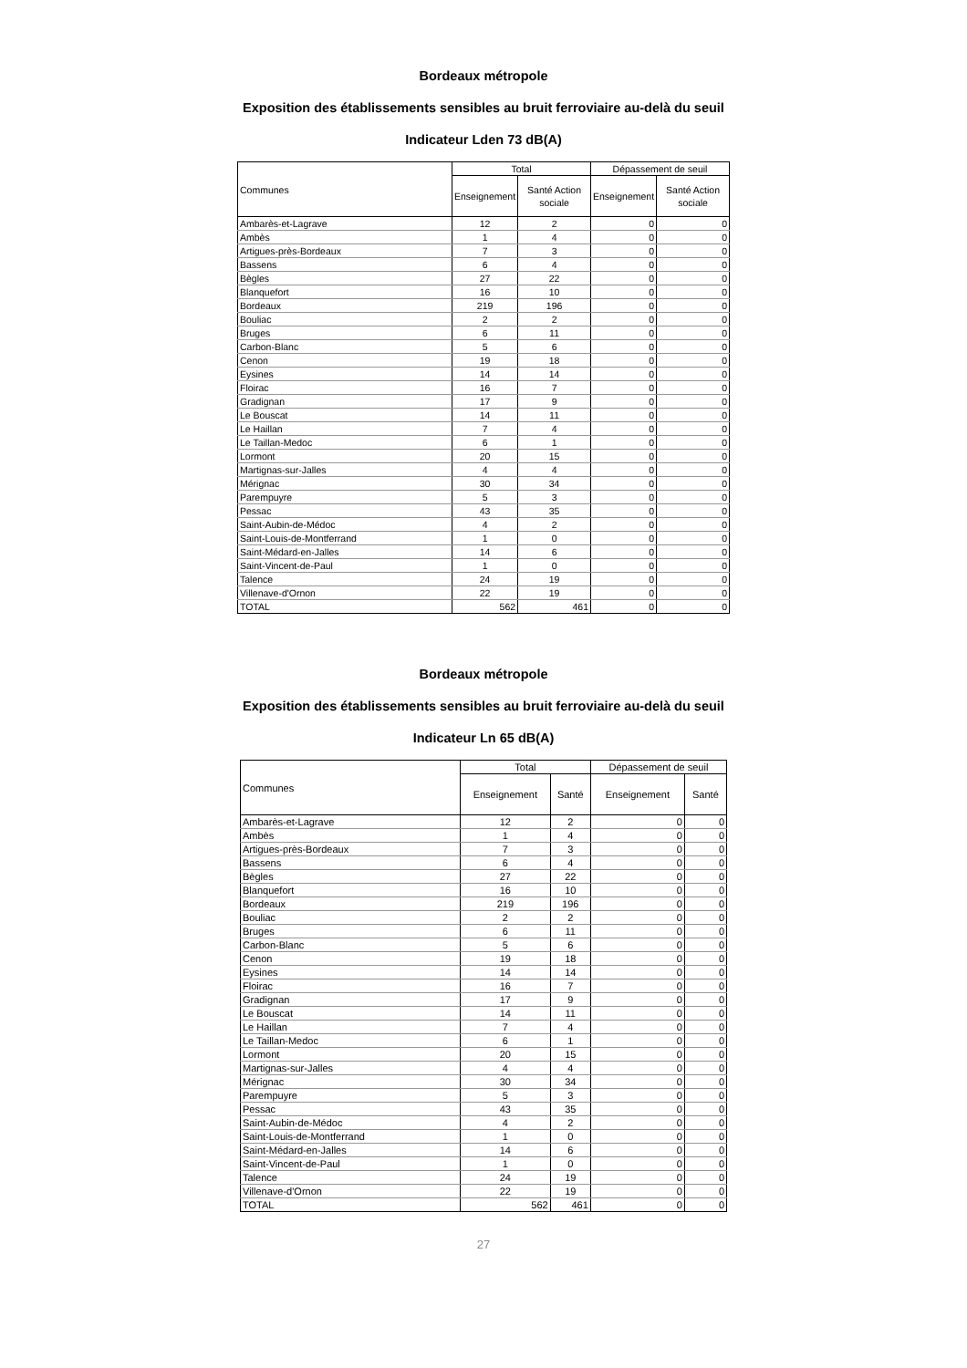Bordeaux métropole
Exposition des établissements sensibles au bruit ferroviaire au-delà du seuil
Indicateur Lden 73 dB(A)
| Communes | Total | | Dépassement de seuil | |
| --- | --- | --- | --- | --- |
| | Enseignement | Santé Action sociale | Enseignement | Santé Action sociale |
| Ambarès-et-Lagrave | 12 | 2 | 0 | 0 |
| Ambès | 1 | 4 | 0 | 0 |
| Artigues-près-Bordeaux | 7 | 3 | 0 | 0 |
| Bassens | 6 | 4 | 0 | 0 |
| Bègles | 27 | 22 | 0 | 0 |
| Blanquefort | 16 | 10 | 0 | 0 |
| Bordeaux | 219 | 196 | 0 | 0 |
| Bouliac | 2 | 2 | 0 | 0 |
| Bruges | 6 | 11 | 0 | 0 |
| Carbon-Blanc | 5 | 6 | 0 | 0 |
| Cenon | 19 | 18 | 0 | 0 |
| Eysines | 14 | 14 | 0 | 0 |
| Floirac | 16 | 7 | 0 | 0 |
| Gradignan | 17 | 9 | 0 | 0 |
| Le Bouscat | 14 | 11 | 0 | 0 |
| Le Haillan | 7 | 4 | 0 | 0 |
| Le Taillan-Medoc | 6 | 1 | 0 | 0 |
| Lormont | 20 | 15 | 0 | 0 |
| Martignas-sur-Jalles | 4 | 4 | 0 | 0 |
| Mérignac | 30 | 34 | 0 | 0 |
| Parempuyre | 5 | 3 | 0 | 0 |
| Pessac | 43 | 35 | 0 | 0 |
| Saint-Aubin-de-Médoc | 4 | 2 | 0 | 0 |
| Saint-Louis-de-Montferrand | 1 | 0 | 0 | 0 |
| Saint-Médard-en-Jalles | 14 | 6 | 0 | 0 |
| Saint-Vincent-de-Paul | 1 | 0 | 0 | 0 |
| Talence | 24 | 19 | 0 | 0 |
| Villenave-d'Ornon | 22 | 19 | 0 | 0 |
| TOTAL | 562 | 461 | 0 | 0 |
Bordeaux métropole
Exposition des établissements sensibles au bruit ferroviaire au-delà du seuil
Indicateur Ln 65 dB(A)
| Communes | Total | | Dépassement de seuil | |
| --- | --- | --- | --- | --- |
| | Enseignement | Santé | Enseignement | Santé |
| Ambarès-et-Lagrave | 12 | 2 | 0 | 0 |
| Ambès | 1 | 4 | 0 | 0 |
| Artigues-près-Bordeaux | 7 | 3 | 0 | 0 |
| Bassens | 6 | 4 | 0 | 0 |
| Bègles | 27 | 22 | 0 | 0 |
| Blanquefort | 16 | 10 | 0 | 0 |
| Bordeaux | 219 | 196 | 0 | 0 |
| Bouliac | 2 | 2 | 0 | 0 |
| Bruges | 6 | 11 | 0 | 0 |
| Carbon-Blanc | 5 | 6 | 0 | 0 |
| Cenon | 19 | 18 | 0 | 0 |
| Eysines | 14 | 14 | 0 | 0 |
| Floirac | 16 | 7 | 0 | 0 |
| Gradignan | 17 | 9 | 0 | 0 |
| Le Bouscat | 14 | 11 | 0 | 0 |
| Le Haillan | 7 | 4 | 0 | 0 |
| Le Taillan-Medoc | 6 | 1 | 0 | 0 |
| Lormont | 20 | 15 | 0 | 0 |
| Martignas-sur-Jalles | 4 | 4 | 0 | 0 |
| Mérignac | 30 | 34 | 0 | 0 |
| Parempuyre | 5 | 3 | 0 | 0 |
| Pessac | 43 | 35 | 0 | 0 |
| Saint-Aubin-de-Médoc | 4 | 2 | 0 | 0 |
| Saint-Louis-de-Montferrand | 1 | 0 | 0 | 0 |
| Saint-Médard-en-Jalles | 14 | 6 | 0 | 0 |
| Saint-Vincent-de-Paul | 1 | 0 | 0 | 0 |
| Talence | 24 | 19 | 0 | 0 |
| Villenave-d'Ornon | 22 | 19 | 0 | 0 |
| TOTAL | 562 | 461 | 0 | 0 |
27